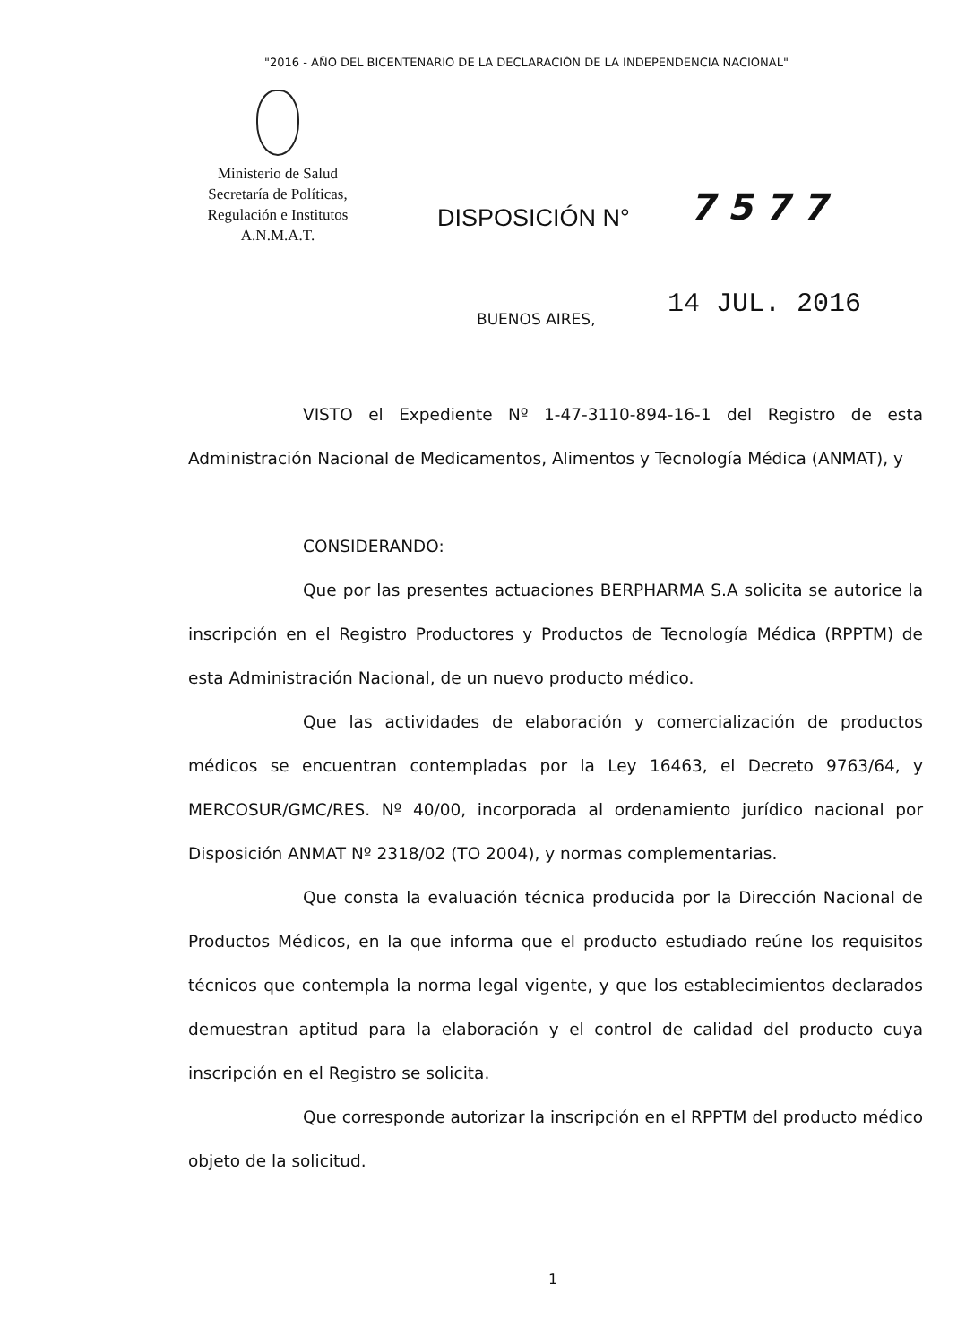"2016 - AÑO DEL BICENTENARIO DE LA DECLARACIÓN DE LA INDEPENDENCIA NACIONAL"
Ministerio de Salud
Secretaría de Políticas,
Regulación e Institutos
A.N.M.A.T.
DISPOSICIÓN N° 7577
BUENOS AIRES, 14 JUL. 2016
VISTO el Expediente Nº 1-47-3110-894-16-1 del Registro de esta Administración Nacional de Medicamentos, Alimentos y Tecnología Médica (ANMAT), y
CONSIDERANDO:
Que por las presentes actuaciones BERPHARMA S.A solicita se autorice la inscripción en el Registro Productores y Productos de Tecnología Médica (RPPTM) de esta Administración Nacional, de un nuevo producto médico.
Que las actividades de elaboración y comercialización de productos médicos se encuentran contempladas por la Ley 16463, el Decreto 9763/64, y MERCOSUR/GMC/RES. Nº 40/00, incorporada al ordenamiento jurídico nacional por Disposición ANMAT Nº 2318/02 (TO 2004), y normas complementarias.
Que consta la evaluación técnica producida por la Dirección Nacional de Productos Médicos, en la que informa que el producto estudiado reúne los requisitos técnicos que contempla la norma legal vigente, y que los establecimientos declarados demuestran aptitud para la elaboración y el control de calidad del producto cuya inscripción en el Registro se solicita.
Que corresponde autorizar la inscripción en el RPPTM del producto médico objeto de la solicitud.
1